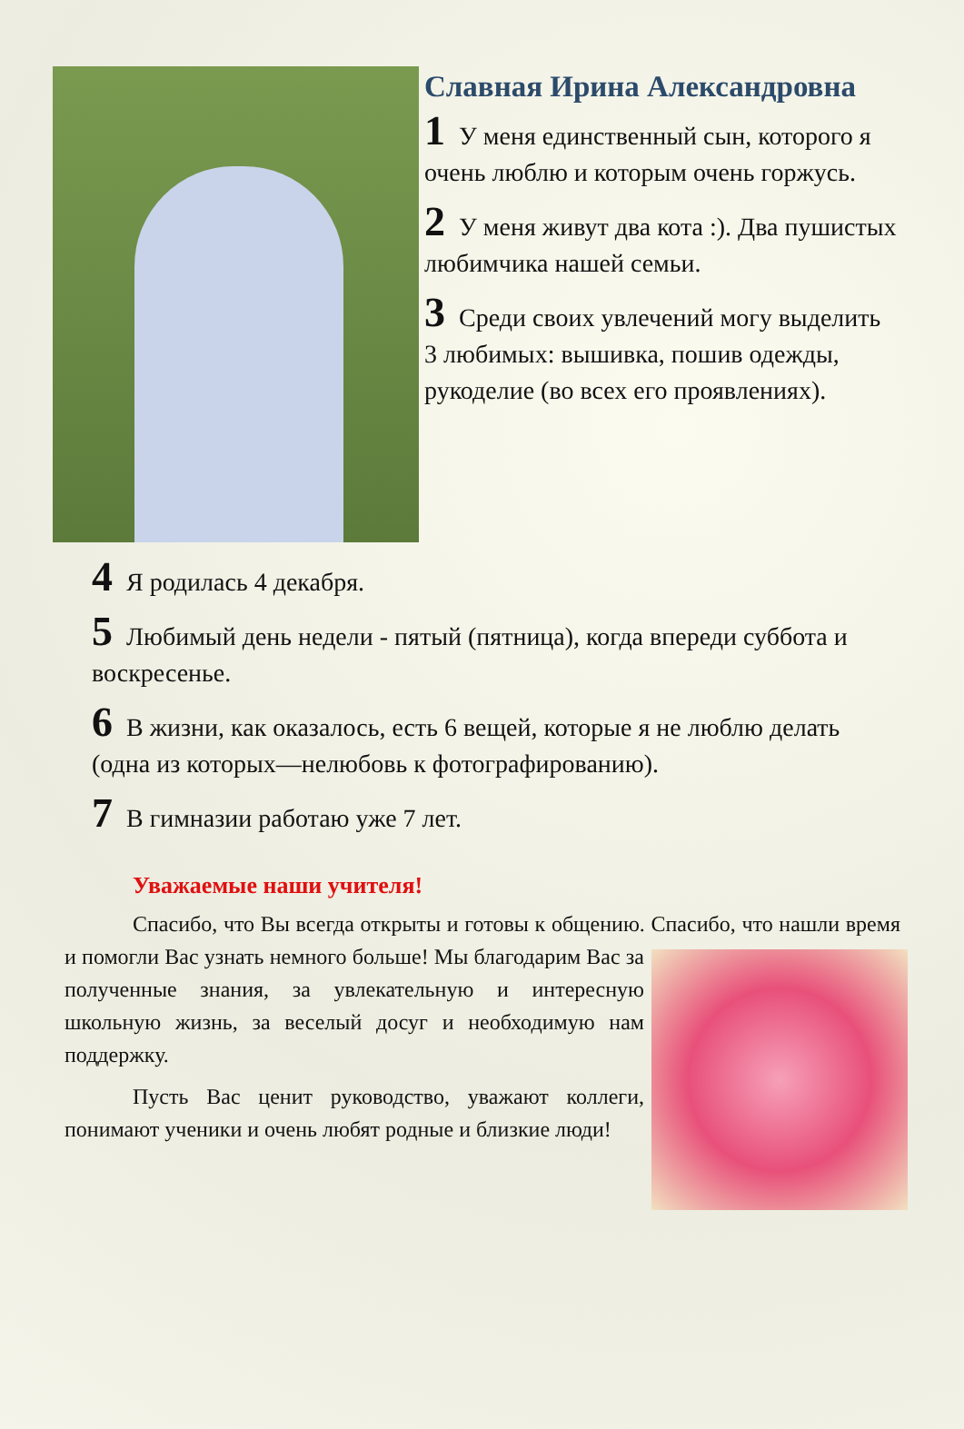Славная Ирина Александровна
1 У меня единственный сын, которого я очень люблю и которым очень горжусь.
2 У меня живут два кота :). Два пушистых любимчика нашей семьи.
3 Среди своих увлечений могу выделить 3 любимых: вышивка, пошив одежды, рукоделие (во всех его проявлениях).
4 Я родилась 4 декабря.
5 Любимый день недели - пятый (пятница), когда впереди суббота и воскресенье.
6 В жизни, как оказалось, есть 6 вещей, которые я не люблю делать (одна из которых—нелюбовь к фотографированию).
7 В гимназии работаю уже 7 лет.
Уважаемые наши учителя!
Спасибо, что Вы всегда открыты и готовы к общению. Спасибо, что нашли время и помогли Вас узнать немного больше! Мы благодарим Вас за полученные знания, за увлекательную и интересную школьную жизнь, за веселый досуг и необходимую нам поддержку.
Пусть Вас ценит руководство, уважают коллеги, понимают ученики и очень любят родные и близкие люди!